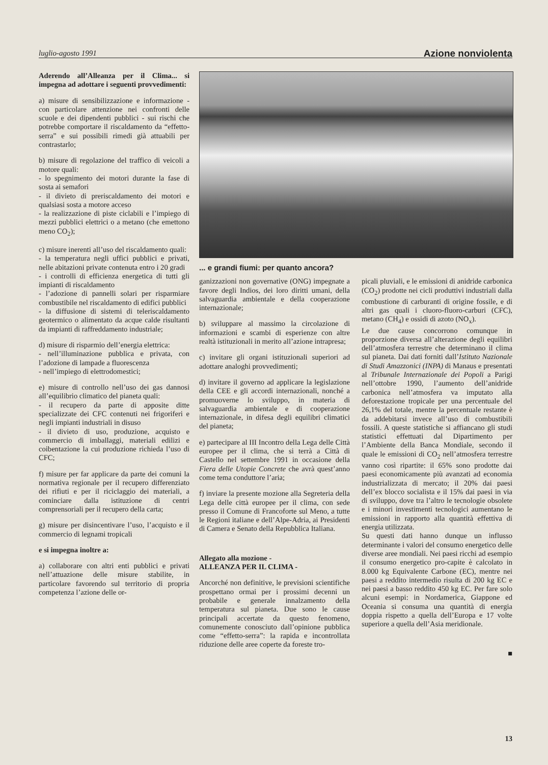luglio-agosto 1991 Azione nonviolenta
Aderendo all’Alleanza per il Clima... si impegna ad adottare i seguenti provvedimenti:
a) misure di sensibilizzazione e informazione - con particolare attenzione nei confronti delle scuole e dei dipendenti pubblici - sui rischi che potrebbe comportare il riscaldamento da “effetto-serra” e sui possibili rimedi già attuabili per contrastarlo;
b) misure di regolazione del traffico di veicoli a motore quali:
- lo spegnimento dei motori durante la fase di sosta ai semafori
- il divieto di preriscaldamento dei motori e qualsiasi sosta a motore acceso
- la realizzazione di piste ciclabili e l’impiego di mezzi pubblici elettrici o a metano (che emettono meno CO<sub>2</sub>);
c) misure inerenti all’uso del riscaldamento quali:
- la temperatura negli uffici pubblici e privati, nelle abitazioni private contenuta entro i 20 gradi
- i controlli di efficienza energetica di tutti gli impianti di riscaldamento
- l’adozione di pannelli solari per risparmiare combustibile nel riscaldamento di edifici pubblici
- la diffusione di sistemi di teleriscaldamento geotermico o alimentato da acque calde risultanti da impianti di raffreddamento industriale;
d) misure di risparmio dell’energia elettrica:
- nell’illuminazione pubblica e privata, con l’adozione di lampade a fluorescenza
- nell’impiego di elettrodomestici;
e) misure di controllo nell’uso dei gas dannosi all’equilibrio climatico del pianeta quali:
- il recupero da parte di apposite ditte specializzate dei CFC contenuti nei frigoriferi e negli impianti industriali in disuso
- il divieto di uso, produzione, acquisto e commercio di imballaggi, materiali edilizi e coibentazione la cui produzione richieda l’uso di CFC;
f) misure per far applicare da parte dei comuni la normativa regionale per il recupero differenziato dei rifiuti e per il riciclaggio dei materiali, a cominciare dalla istituzione di centri comprensoriali per il recupero della carta;
g) misure per disincentivare l’uso, l’acquisto e il commercio di legnami tropicali
e si impegna inoltre a:
a) collaborare con altri enti pubblici e privati nell’attuazione delle misure stabilite, in particolare favorendo sul territorio di propria competenza l’azione delle or-
... e grandi fiumi: per quanto ancora?
ganizzazioni non governative (ONG) impegnate a favore degli Indios, dei loro diritti umani, della salvaguardia ambientale e della cooperazione internazionale;
b) sviluppare al massimo la circolazione di informazioni e scambi di esperienze con altre realtà istituzionali in merito all’azione intrapresa;
c) invitare gli organi istituzionali superiori ad adottare analoghi provvedimenti;
d) invitare il governo ad applicare la legislazione della CEE e gli accordi internazionali, nonché a promuoverne lo sviluppo, in materia di salvaguardia ambientale e di cooperazione internazionale, in difesa degli equilibri climatici del pianeta;
e) partecipare al III Incontro della Lega delle Città europee per il clima, che si terrà a Città di Castello nel settembre 1991 in occasione della Fiera delle Utopie Concrete che avrà quest’anno come tema conduttore l’aria;
f) inviare la presente mozione alla Segreteria della Lega delle città europee per il clima, con sede presso il Comune di Francoforte sul Meno, a tutte le Regioni italiane e dell’Alpe-Adria, ai Presidenti di Camera e Senato della Repubblica Italiana.
Allegato alla mozione -
ALLEANZA PER IL CLIMA -
Ancorché non definitive, le previsioni scientifiche prospettano ormai per i prossimi decenni un probabile e generale innalzamento della temperatura sul pianeta. Due sono le cause principali accertate da questo fenomeno, comunemente conosciuto dall’opinione pubblica come “effetto-serra”: la rapida e incontrollata riduzione delle aree coperte da foreste tro-
picali pluviali, e le emissioni di anidride carbonica (CO<sub>2</sub>) prodotte nei cicli produttivi industriali dalla combustione di carburanti di origine fossile, e di altri gas quali i cluoro-fluoro-carburi (CFC), metano (CH<sub>4</sub>) e ossidi di azoto (NO<sub>x</sub>).
Le due cause concorrono comunque in proporzione diversa all’alterazione degli equilibri dell’atmosfera terrestre che determinano il clima sul pianeta. Dai dati forniti dall’Istituto Nazionale di Studi Amazzonici (INPA) di Manaus e presentati al Tribunale Internazionale dei Popoli a Parigi nell’ottobre 1990, l’aumento dell’anidride carbonica nell’atmosfera va imputato alla deforestazione tropicale per una percentuale del 26,1% del totale, mentre la percentuale restante è da addebitarsi invece all’uso di combustibili fossili. A queste statistiche si affiancano gli studi statistici effettuati dal Dipartimento per l’Ambiente della Banca Mondiale, secondo il quale le emissioni di CO<sub>2</sub> nell’atmosfera terrestre vanno così ripartite: il 65% sono prodotte dai paesi economicamente più avanzati ad economia industrializzata di mercato; il 20% dai paesi dell’ex blocco socialista e il 15% dai paesi in via di sviluppo, dove tra l’altro le tecnologie obsolete e i minori investimenti tecnologici aumentano le emissioni in rapporto alla quantità effettiva di energia utilizzata.
Su questi dati hanno dunque un influsso determinante i valori del consumo energetico delle diverse aree mondiali. Nei paesi ricchi ad esempio il consumo energetico pro-capite è calcolato in 8.000 kg Equivalente Carbone (EC), mentre nei paesi a reddito intermedio risulta di 200 kg EC e nei paesi a basso reddito 450 kg EC. Per fare solo alcuni esempi: in Nordamerica, Giappone ed Oceania si consuma una quantità di energia doppia rispetto a quella dell’Europa e 17 volte superiore a quella dell’Asia meridionale.
■
13